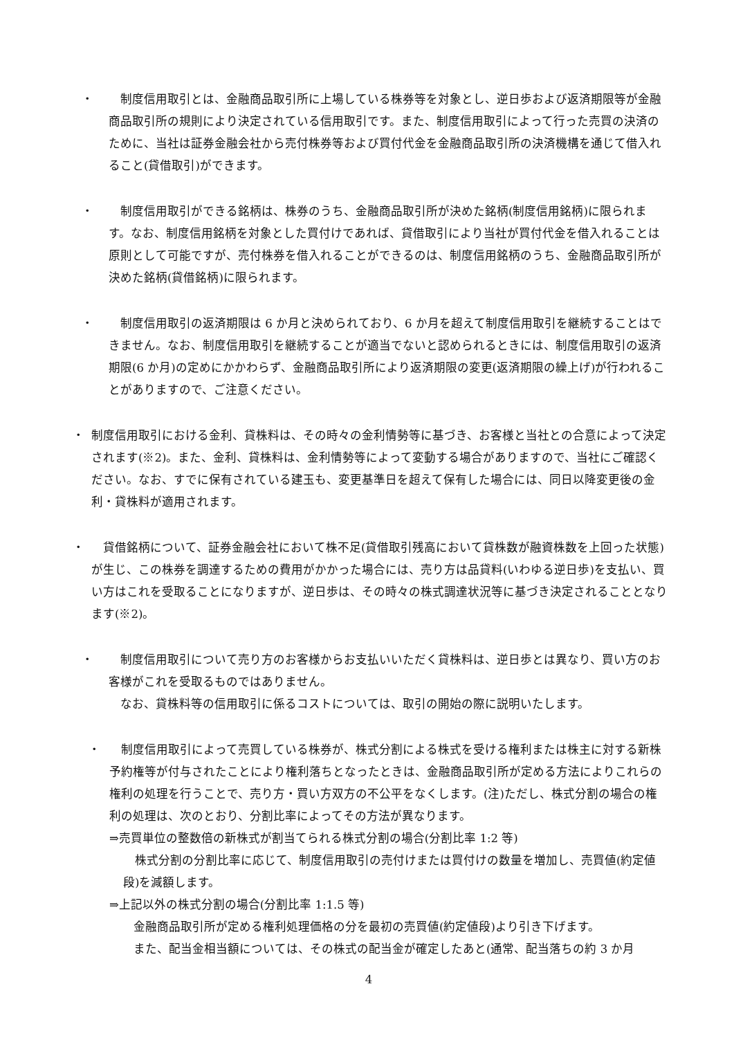・ 　制度信用取引とは、金融商品取引所に上場している株券等を対象とし、逆日歩および返済期限等が金融商品取引所の規則により決定されている信用取引です。また、制度信用取引によって行った売買の決済のために、当社は証券金融会社から売付株券等および買付代金を金融商品取引所の決済機構を通じて借入れること(貸借取引)ができます。
・ 　制度信用取引ができる銘柄は、株券のうち、金融商品取引所が決めた銘柄(制度信用銘柄)に限られます。なお、制度信用銘柄を対象とした買付けであれば、貸借取引により当社が買付代金を借入れることは原則として可能ですが、売付株券を借入れることができるのは、制度信用銘柄のうち、金融商品取引所が決めた銘柄(貸借銘柄)に限られます。
・ 　制度信用取引の返済期限は 6 か月と決められており、6 か月を超えて制度信用取引を継続することはできません。なお、制度信用取引を継続することが適当でないと認められるときには、制度信用取引の返済期限(6 か月)の定めにかかわらず、金融商品取引所により返済期限の変更(返済期限の繰上げ)が行われることがありますので、ご注意ください。
・ 制度信用取引における金利、貸株料は、その時々の金利情勢等に基づき、お客様と当社との合意によって決定されます(※2)。また、金利、貸株料は、金利情勢等によって変動する場合がありますので、当社にご確認ください。なお、すでに保有されている建玉も、変更基準日を超えて保有した場合には、同日以降変更後の金利・貸株料が適用されます。
・ 　貸借銘柄について、証券金融会社において株不足(貸借取引残高において貸株数が融資株数を上回った状態)が生じ、この株券を調達するための費用がかかった場合には、売り方は品貸料(いわゆる逆日歩)を支払い、買い方はこれを受取ることになりますが、逆日歩は、その時々の株式調達状況等に基づき決定されることとなります(※2)。
・ 　制度信用取引について売り方のお客様からお支払いいただく貸株料は、逆日歩とは異なり、買い方のお客様がこれを受取るものではありません。
　なお、貸株料等の信用取引に係るコストについては、取引の開始の際に説明いたします。
・ 　制度信用取引によって売買している株券が、株式分割による株式を受ける権利または株主に対する新株予約権等が付与されたことにより権利落ちとなったときは、金融商品取引所が定める方法によりこれらの権利の処理を行うことで、売り方・買い方双方の不公平をなくします。(注)ただし、株式分割の場合の権利の処理は、次のとおり、分割比率によってその方法が異なります。
⇒売買単位の整数倍の新株式が割当てられる株式分割の場合(分割比率 1:2 等)
　株式分割の分割比率に応じて、制度信用取引の売付けまたは買付けの数量を増加し、売買値(約定値段)を減額します。
⇒上記以外の株式分割の場合(分割比率 1:1.5 等)
金融商品取引所が定める権利処理価格の分を最初の売買値(約定値段)より引き下げます。
また、配当金相当額については、その株式の配当金が確定したあと(通常、配当落ちの約 3 か月
4